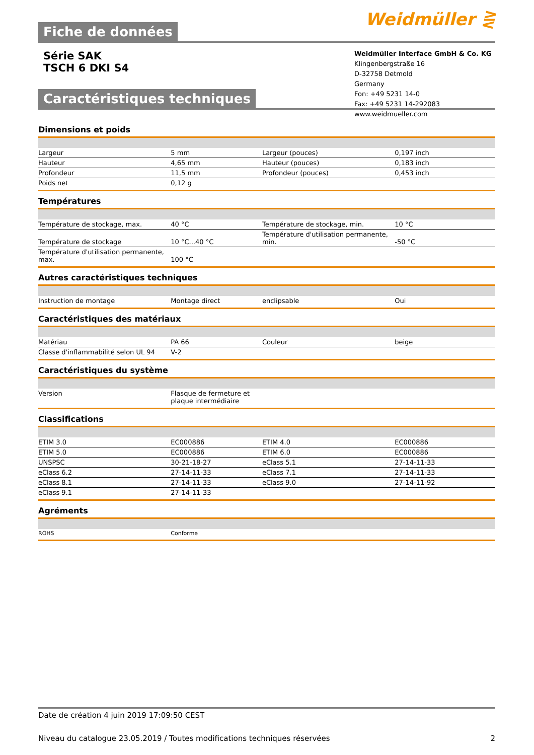Weidmüller ⋛
Fiche de données
Série SAK
TSCH 6 DKI S4
Weidmüller Interface GmbH & Co. KG
Klingenbergstraße 16
D-32758 Detmold
Germany
Fon: +49 5231 14-0
Fax: +49 5231 14-292083
www.weidmueller.com
Caractéristiques techniques
Dimensions et poids
| Largeur | 5 mm | Largeur (pouces) | 0,197 inch |
| Hauteur | 4,65 mm | Hauteur (pouces) | 0,183 inch |
| Profondeur | 11,5 mm | Profondeur (pouces) | 0,453 inch |
| Poids net | 0,12 g | | |
Températures
| Température de stockage, max. | 40 °C | Température de stockage, min. | 10 °C |
| Température de stockage | 10 °C...40 °C | Température d'utilisation permanente, min. | -50 °C |
| Température d'utilisation permanente, max. | 100 °C | | |
Autres caractéristiques techniques
| Instruction de montage | Montage direct | enclipsable | Oui |
Caractéristiques des matériaux
| Matériau | PA 66 | Couleur | beige |
| Classe d'inflammabilité selon UL 94 | V-2 | | |
Caractéristiques du système
| Version | Flasque de fermeture et plaque intermédiaire | | |
Classifications
| ETIM 3.0 | EC000886 | ETIM 4.0 | EC000886 |
| ETIM 5.0 | EC000886 | ETIM 6.0 | EC000886 |
| UNSPSC | 30-21-18-27 | eClass 5.1 | 27-14-11-33 |
| eClass 6.2 | 27-14-11-33 | eClass 7.1 | 27-14-11-33 |
| eClass 8.1 | 27-14-11-33 | eClass 9.0 | 27-14-11-92 |
| eClass 9.1 | 27-14-11-33 | | |
Agréments
| ROHS | Conforme | | |
Date de création 4 juin 2019 17:09:50 CEST
Niveau du catalogue 23.05.2019 / Toutes modifications techniques réservées 2